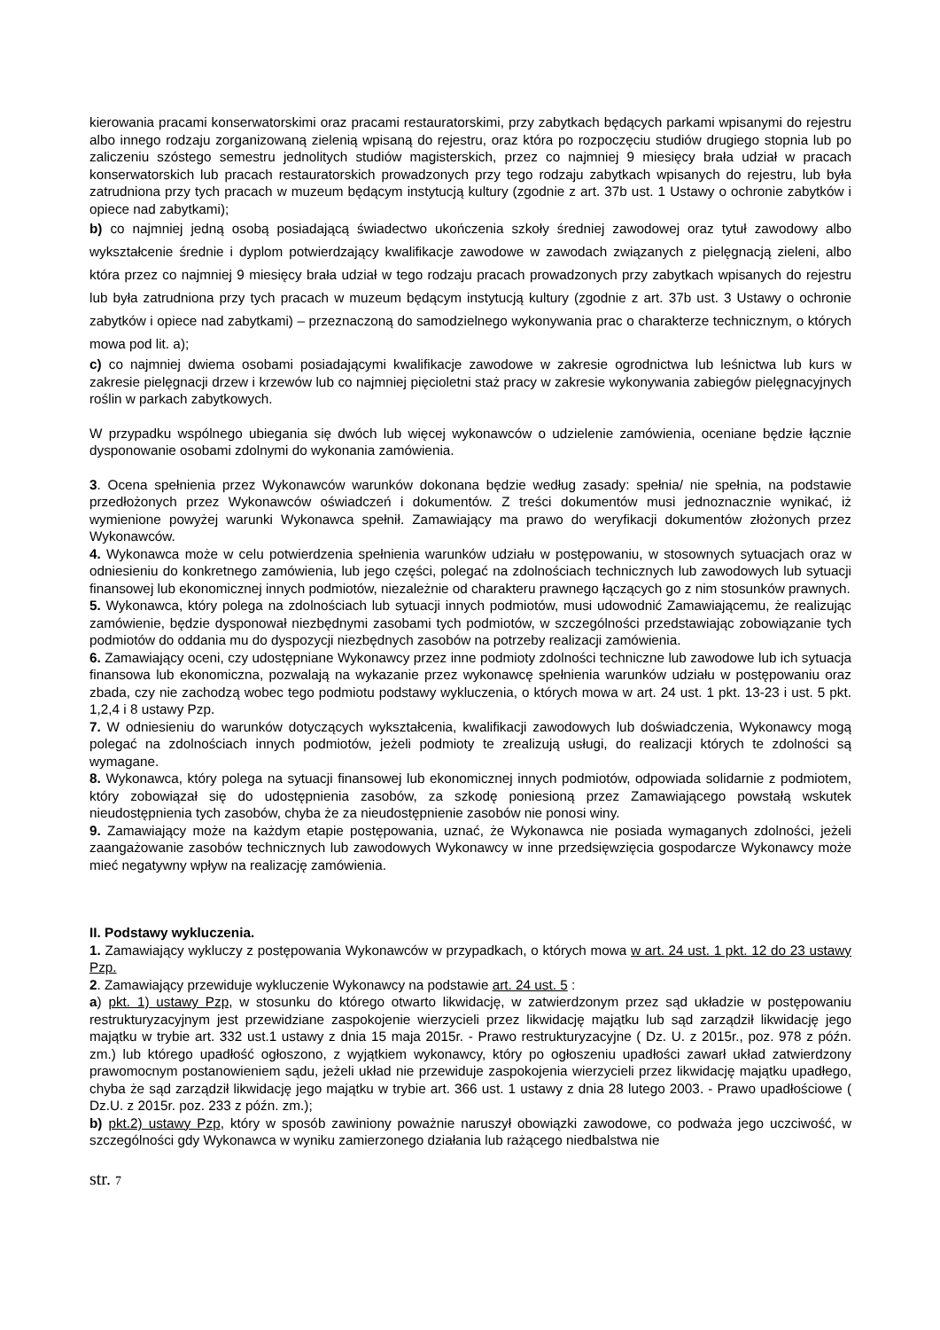kierowania pracami konserwatorskimi oraz pracami restauratorskimi, przy zabytkach będących parkami wpisanymi do rejestru albo innego rodzaju zorganizowaną zielenią wpisaną do rejestru, oraz która po rozpoczęciu studiów drugiego stopnia lub po zaliczeniu szóstego semestru jednolitych studiów magisterskich, przez co najmniej 9 miesięcy brała udział w pracach konserwatorskich lub pracach restauratorskich prowadzonych przy tego rodzaju zabytkach wpisanych do rejestru, lub była zatrudniona przy tych pracach w muzeum będącym instytucją kultury (zgodnie z art. 37b ust. 1 Ustawy o ochronie zabytków i opiece nad zabytkami);
b) co najmniej jedną osobą posiadającą świadectwo ukończenia szkoły średniej zawodowej oraz tytuł zawodowy albo wykształcenie średnie i dyplom potwierdzający kwalifikacje zawodowe w zawodach związanych z pielęgnacją zieleni, albo która przez co najmniej 9 miesięcy brała udział w tego rodzaju pracach prowadzonych przy zabytkach wpisanych do rejestru lub była zatrudniona przy tych pracach w muzeum będącym instytucją kultury (zgodnie z art. 37b ust. 3 Ustawy o ochronie zabytków i opiece nad zabytkami) – przeznaczoną do samodzielnego wykonywania prac o charakterze technicznym, o których mowa pod lit. a);
c) co najmniej dwiema osobami posiadającymi kwalifikacje zawodowe w zakresie ogrodnictwa lub leśnictwa lub kurs w zakresie pielęgnacji drzew i krzewów lub co najmniej pięcioletni staż pracy w zakresie wykonywania zabiegów pielęgnacyjnych roślin w parkach zabytkowych.
W przypadku wspólnego ubiegania się dwóch lub więcej wykonawców o udzielenie zamówienia, oceniane będzie łącznie dysponowanie osobami zdolnymi do wykonania zamówienia.
3. Ocena spełnienia przez Wykonawców warunków dokonana będzie według zasady: spełnia/ nie spełnia, na podstawie przedłożonych przez Wykonawców oświadczeń i dokumentów. Z treści dokumentów musi jednoznacznie wynikać, iż wymienione powyżej warunki Wykonawca spełnił. Zamawiający ma prawo do weryfikacji dokumentów złożonych przez Wykonawców.
4. Wykonawca może w celu potwierdzenia spełnienia warunków udziału w postępowaniu, w stosownych sytuacjach oraz w odniesieniu do konkretnego zamówienia, lub jego części, polegać na zdolnościach technicznych lub zawodowych lub sytuacji finansowej lub ekonomicznej innych podmiotów, niezależnie od charakteru prawnego łączących go z nim stosunków prawnych.
5. Wykonawca, który polega na zdolnościach lub sytuacji innych podmiotów, musi udowodnić Zamawiającemu, że realizując zamówienie, będzie dysponował niezbędnymi zasobami tych podmiotów, w szczególności przedstawiając zobowiązanie tych podmiotów do oddania mu do dyspozycji niezbędnych zasobów na potrzeby realizacji zamówienia.
6. Zamawiający oceni, czy udostępniane Wykonawcy przez inne podmioty zdolności techniczne lub zawodowe lub ich sytuacja finansowa lub ekonomiczna, pozwalają na wykazanie przez wykonawcę spełnienia warunków udziału w postępowaniu oraz zbada, czy nie zachodzą wobec tego podmiotu podstawy wykluczenia, o których mowa w art. 24 ust. 1 pkt. 13-23 i ust. 5 pkt. 1,2,4 i 8 ustawy Pzp.
7. W odniesieniu do warunków dotyczących wykształcenia, kwalifikacji zawodowych lub doświadczenia, Wykonawcy mogą polegać na zdolnościach innych podmiotów, jeżeli podmioty te zrealizują usługi, do realizacji których te zdolności są wymagane.
8. Wykonawca, który polega na sytuacji finansowej lub ekonomicznej innych podmiotów, odpowiada solidarnie z podmiotem, który zobowiązał się do udostępnienia zasobów, za szkodę poniesioną przez Zamawiającego powstałą wskutek nieudostępnienia tych zasobów, chyba że za nieudostępnienie zasobów nie ponosi winy.
9. Zamawiający może na każdym etapie postępowania, uznać, że Wykonawca nie posiada wymaganych zdolności, jeżeli zaangażowanie zasobów technicznych lub zawodowych Wykonawcy w inne przedsięwzięcia gospodarcze Wykonawcy może mieć negatywny wpływ na realizację zamówienia.
II. Podstawy wykluczenia.
1. Zamawiający wykluczy z postępowania Wykonawców w przypadkach, o których mowa w art. 24 ust. 1 pkt. 12 do 23 ustawy Pzp.
2. Zamawiający przewiduje wykluczenie Wykonawcy na podstawie art. 24 ust. 5 :
a) pkt. 1) ustawy Pzp, w stosunku do którego otwarto likwidację, w zatwierdzonym przez sąd układzie w postępowaniu restrukturyzacyjnym jest przewidziane zaspokojenie wierzycieli przez likwidację majątku lub sąd zarządził likwidację jego majątku w trybie art. 332 ust.1 ustawy z dnia 15 maja 2015r. - Prawo restrukturyzacyjne ( Dz. U. z 2015r., poz. 978 z późn. zm.) lub którego upadłość ogłoszono, z wyjątkiem wykonawcy, który po ogłoszeniu upadłości zawarł układ zatwierdzony prawomocnym postanowieniem sądu, jeżeli układ nie przewiduje zaspokojenia wierzycieli przez likwidację majątku upadłego, chyba że sąd zarządził likwidację jego majątku w trybie art. 366 ust. 1 ustawy z dnia 28 lutego 2003. - Prawo upadłościowe ( Dz.U. z 2015r. poz. 233 z późn. zm.);
b) pkt.2) ustawy Pzp, który w sposób zawiniony poważnie naruszył obowiązki zawodowe, co podważa jego uczciwość, w szczególności gdy Wykonawca w wyniku zamierzonego działania lub rażącego niedbalstwa nie
str. 7